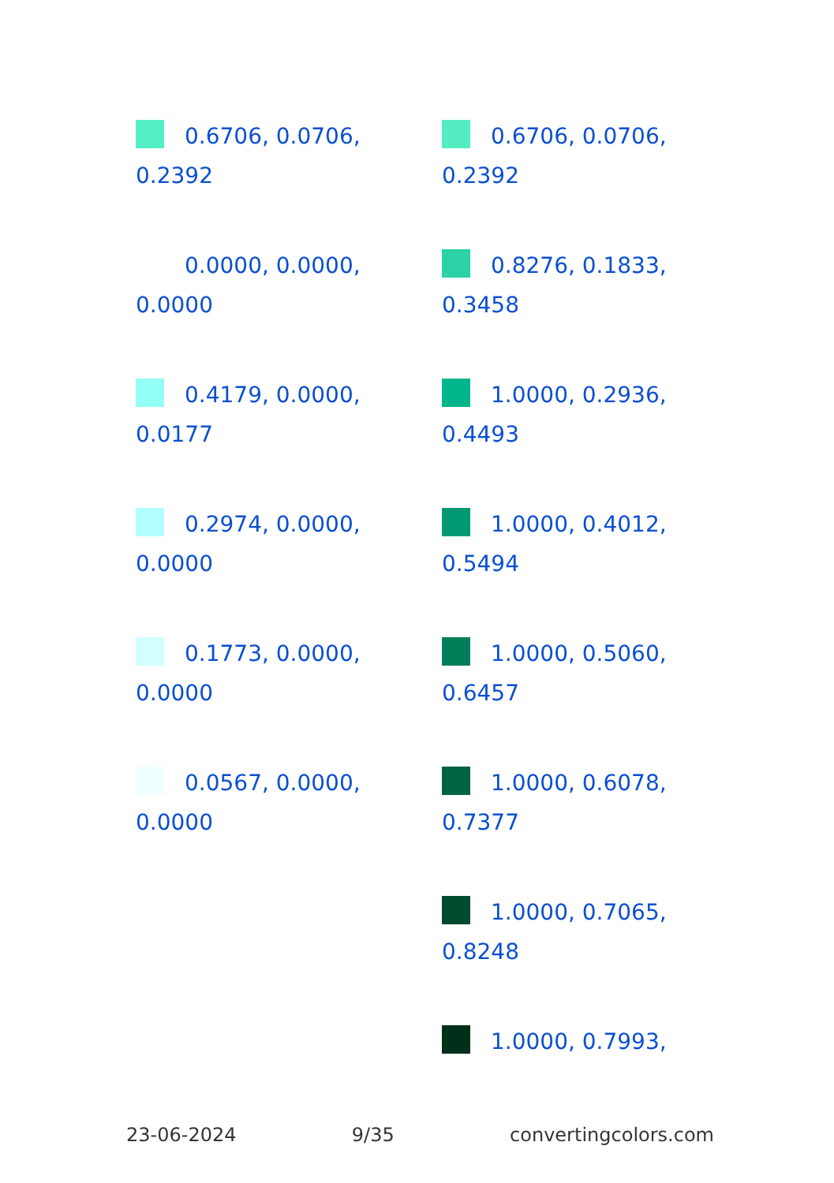0.6706, 0.0706, 0.2392
0.0000, 0.0000, 0.0000
0.4179, 0.0000, 0.0177
0.2974, 0.0000, 0.0000
0.1773, 0.0000, 0.0000
0.0567, 0.0000, 0.0000
0.6706, 0.0706, 0.2392
0.8276, 0.1833, 0.3458
1.0000, 0.2936, 0.4493
1.0000, 0.4012, 0.5494
1.0000, 0.5060, 0.6457
1.0000, 0.6078, 0.7377
1.0000, 0.7065, 0.8248
1.0000, 0.7993,
23-06-2024 9/35 convertingcolors.com